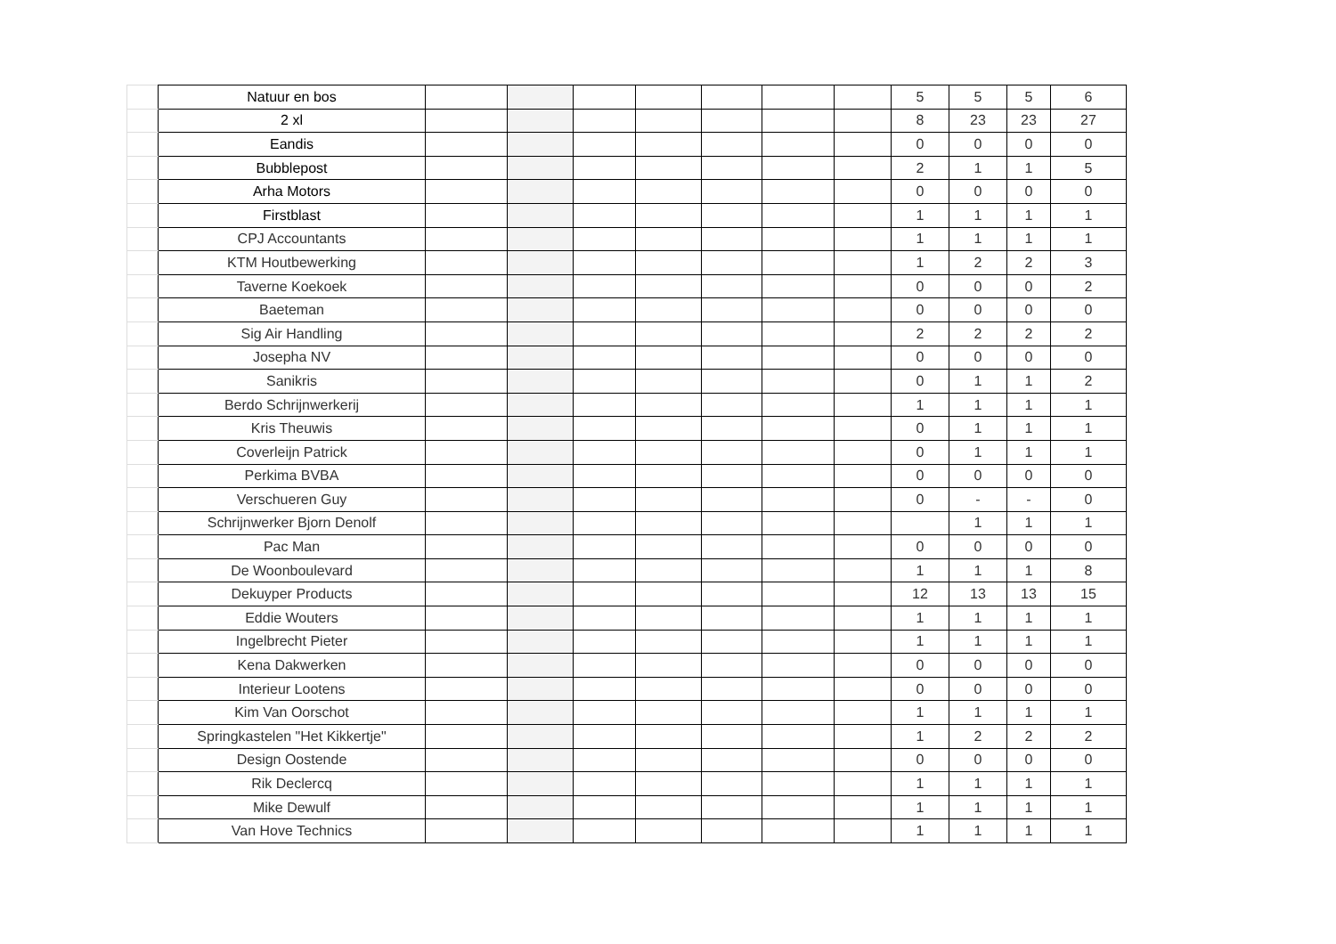| | Natuur en bos | | | | | | | | 5 | 5 | 5 | 6 |
| | 2 xl | | | | | | | | 8 | 23 | 23 | 27 |
| | Eandis | | | | | | | | 0 | 0 | 0 | 0 |
| | Bubblepost | | | | | | | | 2 | 1 | 1 | 5 |
| | Arha Motors | | | | | | | | 0 | 0 | 0 | 0 |
| | Firstblast | | | | | | | | 1 | 1 | 1 | 1 |
| | CPJ Accountants | | | | | | | | 1 | 1 | 1 | 1 |
| | KTM Houtbewerking | | | | | | | | 1 | 2 | 2 | 3 |
| | Taverne Koekoek | | | | | | | | 0 | 0 | 0 | 2 |
| | Baeteman | | | | | | | | 0 | 0 | 0 | 0 |
| | Sig Air Handling | | | | | | | | 2 | 2 | 2 | 2 |
| | Josepha NV | | | | | | | | 0 | 0 | 0 | 0 |
| | Sanikris | | | | | | | | 0 | 1 | 1 | 2 |
| | Berdo Schrijnwerkerij | | | | | | | | 1 | 1 | 1 | 1 |
| | Kris Theuwis | | | | | | | | 0 | 1 | 1 | 1 |
| | Coverleijn Patrick | | | | | | | | 0 | 1 | 1 | 1 |
| | Perkima BVBA | | | | | | | | 0 | 0 | 0 | 0 |
| | Verschueren Guy | | | | | | | | 0 | - | - | 0 |
| | Schrijnwerker Bjorn Denolf | | | | | | | | | 1 | 1 | 1 |
| | Pac Man | | | | | | | | 0 | 0 | 0 | 0 |
| | De Woonboulevard | | | | | | | | 1 | 1 | 1 | 8 |
| | Dekuyper Products | | | | | | | | 12 | 13 | 13 | 15 |
| | Eddie Wouters | | | | | | | | 1 | 1 | 1 | 1 |
| | Ingelbrecht Pieter | | | | | | | | 1 | 1 | 1 | 1 |
| | Kena Dakwerken | | | | | | | | 0 | 0 | 0 | 0 |
| | Interieur Lootens | | | | | | | | 0 | 0 | 0 | 0 |
| | Kim Van Oorschot | | | | | | | | 1 | 1 | 1 | 1 |
| | Springkastelen "Het Kikkertje" | | | | | | | | 1 | 2 | 2 | 2 |
| | Design Oostende | | | | | | | | 0 | 0 | 0 | 0 |
| | Rik Declercq | | | | | | | | 1 | 1 | 1 | 1 |
| | Mike Dewulf | | | | | | | | 1 | 1 | 1 | 1 |
| | Van Hove Technics | | | | | | | | 1 | 1 | 1 | 1 |